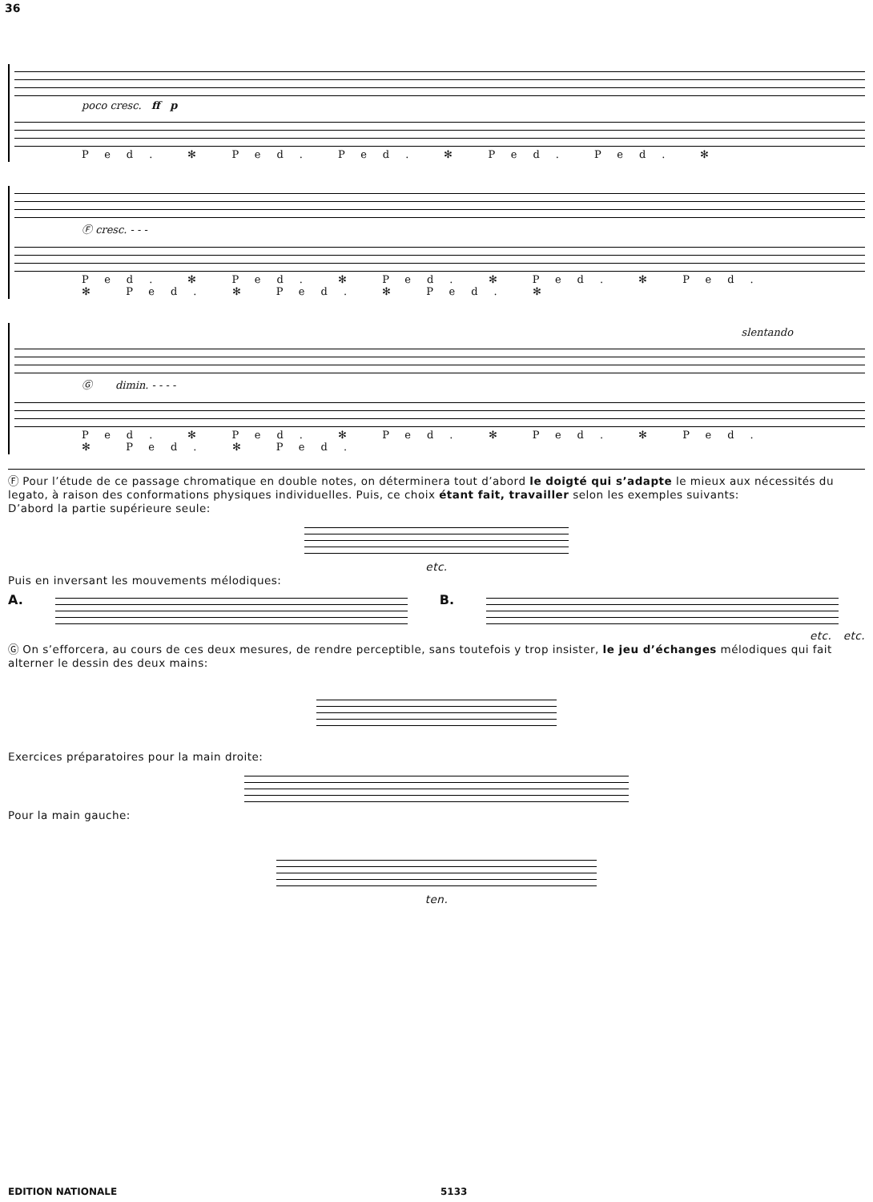36
poco cresc. ff p
Ped. ✻ Ped. Ped. ✻ Ped. Ped. ✻
Ⓕ cresc. - - -
Ped. ✻ Ped. ✻ Ped. ✻ Ped. ✻ Ped. ✻ Ped. ✻ Ped. ✻ Ped. ✻
slentando
Ⓖ dimin. - - - -
Ped. ✻ Ped. ✻ Ped. ✻ Ped. ✻ Ped. ✻ Ped. ✻ Ped.
Ⓕ Pour l’étude de ce passage chromatique en double notes, on déterminera tout d’abord le doigté qui s’adapte le mieux aux nécessités du legato, à raison des conformations physiques individuelles. Puis, ce choix étant fait, travailler selon les exemples suivants:
D’abord la partie supérieure seule:
etc.
Puis en inversant les mouvements mélodiques:
A. B.
etc. etc.
Ⓖ On s’efforcera, au cours de ces deux mesures, de rendre perceptible, sans toutefois y trop insister, le jeu d’échanges mélodiques qui fait alterner le dessin des deux mains:
Exercices préparatoires pour la main droite:
Pour la main gauche:
ten.
EDITION NATIONALE 5133